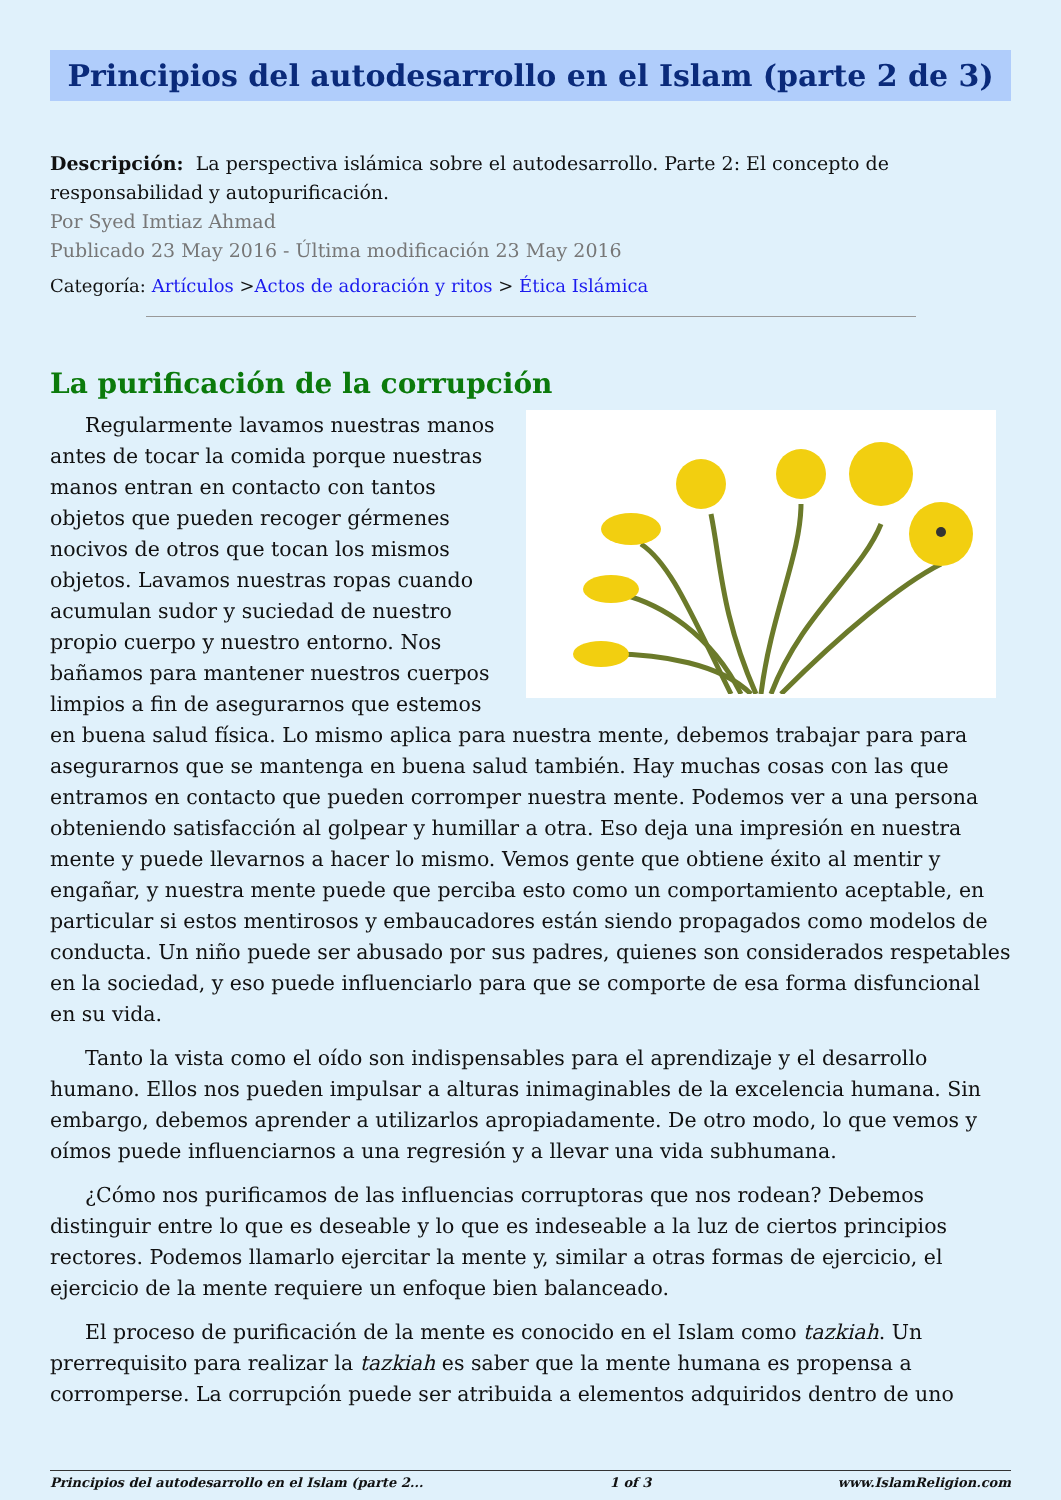Principios del autodesarrollo en el Islam (parte 2 de 3)
Descripción: La perspectiva islámica sobre el autodesarrollo. Parte 2: El concepto de responsabilidad y autopurificación.
Por Syed Imtiaz Ahmad
Publicado 23 May 2016 - Última modificación 23 May 2016
Categoría: Artículos >Actos de adoración y ritos > Ética Islámica
La purificación de la corrupción
Regularmente lavamos nuestras manos antes de tocar la comida porque nuestras manos entran en contacto con tantos objetos que pueden recoger gérmenes nocivos de otros que tocan los mismos objetos. Lavamos nuestras ropas cuando acumulan sudor y suciedad de nuestro propio cuerpo y nuestro entorno. Nos bañamos para mantener nuestros cuerpos limpios a fin de asegurarnos que estemos en buena salud física. Lo mismo aplica para nuestra mente, debemos trabajar para para asegurarnos que se mantenga en buena salud también. Hay muchas cosas con las que entramos en contacto que pueden corromper nuestra mente. Podemos ver a una persona obteniendo satisfacción al golpear y humillar a otra. Eso deja una impresión en nuestra mente y puede llevarnos a hacer lo mismo. Vemos gente que obtiene éxito al mentir y engañar, y nuestra mente puede que perciba esto como un comportamiento aceptable, en particular si estos mentirosos y embaucadores están siendo propagados como modelos de conducta. Un niño puede ser abusado por sus padres, quienes son considerados respetables en la sociedad, y eso puede influenciarlo para que se comporte de esa forma disfuncional en su vida.
Tanto la vista como el oído son indispensables para el aprendizaje y el desarrollo humano. Ellos nos pueden impulsar a alturas inimaginables de la excelencia humana. Sin embargo, debemos aprender a utilizarlos apropiadamente. De otro modo, lo que vemos y oímos puede influenciarnos a una regresión y a llevar una vida subhumana.
¿Cómo nos purificamos de las influencias corruptoras que nos rodean? Debemos distinguir entre lo que es deseable y lo que es indeseable a la luz de ciertos principios rectores. Podemos llamarlo ejercitar la mente y, similar a otras formas de ejercicio, el ejercicio de la mente requiere un enfoque bien balanceado.
El proceso de purificación de la mente es conocido en el Islam como tazkiah. Un prerrequisito para realizar la tazkiah es saber que la mente humana es propensa a corromperse. La corrupción puede ser atribuida a elementos adquiridos dentro de uno
Principios del autodesarrollo en el Islam (parte 2... 1 of 3 www.IslamReligion.com